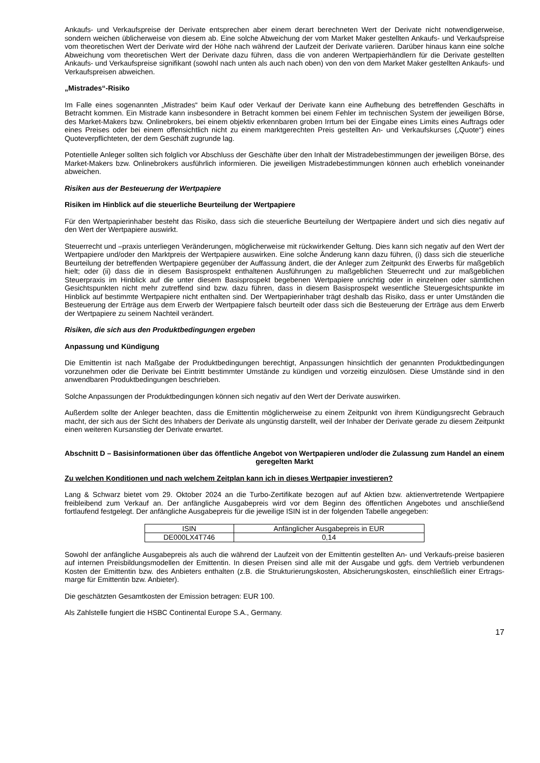Ankaufs- und Verkaufspreise der Derivate entsprechen aber einem derart berechneten Wert der Derivate nicht notwendigerweise, sondern weichen üblicherweise von diesem ab. Eine solche Abweichung der vom Market Maker gestellten Ankaufs- und Verkaufspreise vom theoretischen Wert der Derivate wird der Höhe nach während der Laufzeit der Derivate variieren. Darüber hinaus kann eine solche Abweichung vom theoretischen Wert der Derivate dazu führen, dass die von anderen Wertpapierhändlern für die Derivate gestellten Ankaufs- und Verkaufspreise signifikant (sowohl nach unten als auch nach oben) von den von dem Market Maker gestellten Ankaufs- und Verkaufspreisen abweichen.
„Mistrades“-Risiko
Im Falle eines sogenannten „Mistrades“ beim Kauf oder Verkauf der Derivate kann eine Aufhebung des betreffenden Geschäfts in Betracht kommen. Ein Mistrade kann insbesondere in Betracht kommen bei einem Fehler im technischen System der jeweiligen Börse, des Market-Makers bzw. Onlinebrokers, bei einem objektiv erkennbaren groben Irrtum bei der Eingabe eines Limits eines Auftrags oder eines Preises oder bei einem offensichtlich nicht zu einem marktgerechten Preis gestellten An- und Verkaufskurses („Quote“) eines Quoteverpflichteten, der dem Geschäft zugrunde lag.
Potentielle Anleger sollten sich folglich vor Abschluss der Geschäfte über den Inhalt der Mistradebestimmungen der jeweiligen Börse, des Market-Makers bzw. Onlinebrokers ausführlich informieren. Die jeweiligen Mistradebestimmungen können auch erheblich voneinander abweichen.
Risiken aus der Besteuerung der Wertpapiere
Risiken im Hinblick auf die steuerliche Beurteilung der Wertpapiere
Für den Wertpapierinhaber besteht das Risiko, dass sich die steuerliche Beurteilung der Wertpapiere ändert und sich dies negativ auf den Wert der Wertpapiere auswirkt.
Steuerrecht und –praxis unterliegen Veränderungen, möglicherweise mit rückwirkender Geltung. Dies kann sich negativ auf den Wert der Wertpapiere und/oder den Marktpreis der Wertpapiere auswirken. Eine solche Änderung kann dazu führen, (i) dass sich die steuerliche Beurteilung der betreffenden Wertpapiere gegenüber der Auffassung ändert, die der Anleger zum Zeitpunkt des Erwerbs für maßgeblich hielt; oder (ii) dass die in diesem Basisprospekt enthaltenen Ausführungen zu maßgeblichen Steuerrecht und zur maßgeblichen Steuerpraxis im Hinblick auf die unter diesem Basisprospekt begebenen Wertpapiere unrichtig oder in einzelnen oder sämtlichen Gesichtspunkten nicht mehr zutreffend sind bzw. dazu führen, dass in diesem Basisprospekt wesentliche Steuergesichtspunkte im Hinblick auf bestimmte Wertpapiere nicht enthalten sind. Der Wertpapierinhaber trägt deshalb das Risiko, dass er unter Umständen die Besteuerung der Erträge aus dem Erwerb der Wertpapiere falsch beurteilt oder dass sich die Besteuerung der Erträge aus dem Erwerb der Wertpapiere zu seinem Nachteil verändert.
Risiken, die sich aus den Produktbedingungen ergeben
Anpassung und Kündigung
Die Emittentin ist nach Maßgabe der Produktbedingungen berechtigt, Anpassungen hinsichtlich der genannten Produktbedingungen vorzunehmen oder die Derivate bei Eintritt bestimmter Umstände zu kündigen und vorzeitig einzulösen. Diese Umstände sind in den anwendbaren Produktbedingungen beschrieben.
Solche Anpassungen der Produktbedingungen können sich negativ auf den Wert der Derivate auswirken.
Außerdem sollte der Anleger beachten, dass die Emittentin möglicherweise zu einem Zeitpunkt von ihrem Kündigungsrecht Gebrauch macht, der sich aus der Sicht des Inhabers der Derivate als ungünstig darstellt, weil der Inhaber der Derivate gerade zu diesem Zeitpunkt einen weiteren Kursanstieg der Derivate erwartet.
Abschnitt D – Basisinformationen über das öffentliche Angebot von Wertpapieren und/oder die Zulassung zum Handel an einem geregelten Markt
Zu welchen Konditionen und nach welchem Zeitplan kann ich in dieses Wertpapier investieren?
Lang & Schwarz bietet vom 29. Oktober 2024 an die Turbo-Zertifikate bezogen auf auf Aktien bzw. aktienvertretende Wertpapiere freibleibend zum Verkauf an. Der anfängliche Ausgabepreis wird vor dem Beginn des öffentlichen Angebotes und anschließend fortlaufend festgelegt. Der anfängliche Ausgabepreis für die jeweilige ISIN ist in der folgenden Tabelle angegeben:
| ISIN | Anfänglicher Ausgabepreis in EUR |
| DE000LX4T746 | 0,14 |
Sowohl der anfängliche Ausgabepreis als auch die während der Laufzeit von der Emittentin gestellten An- und Verkaufs-preise basieren auf internen Preisbildungsmodellen der Emittentin. In diesen Preisen sind alle mit der Ausgabe und ggfs. dem Vertrieb verbundenen Kosten der Emittentin bzw. des Anbieters enthalten (z.B. die Strukturierungskosten, Absicherungskosten, einschließlich einer Ertrags-marge für Emittentin bzw. Anbieter).
Die geschätzten Gesamtkosten der Emission betragen: EUR 100.
Als Zahlstelle fungiert die HSBC Continental Europe S.A., Germany.
17